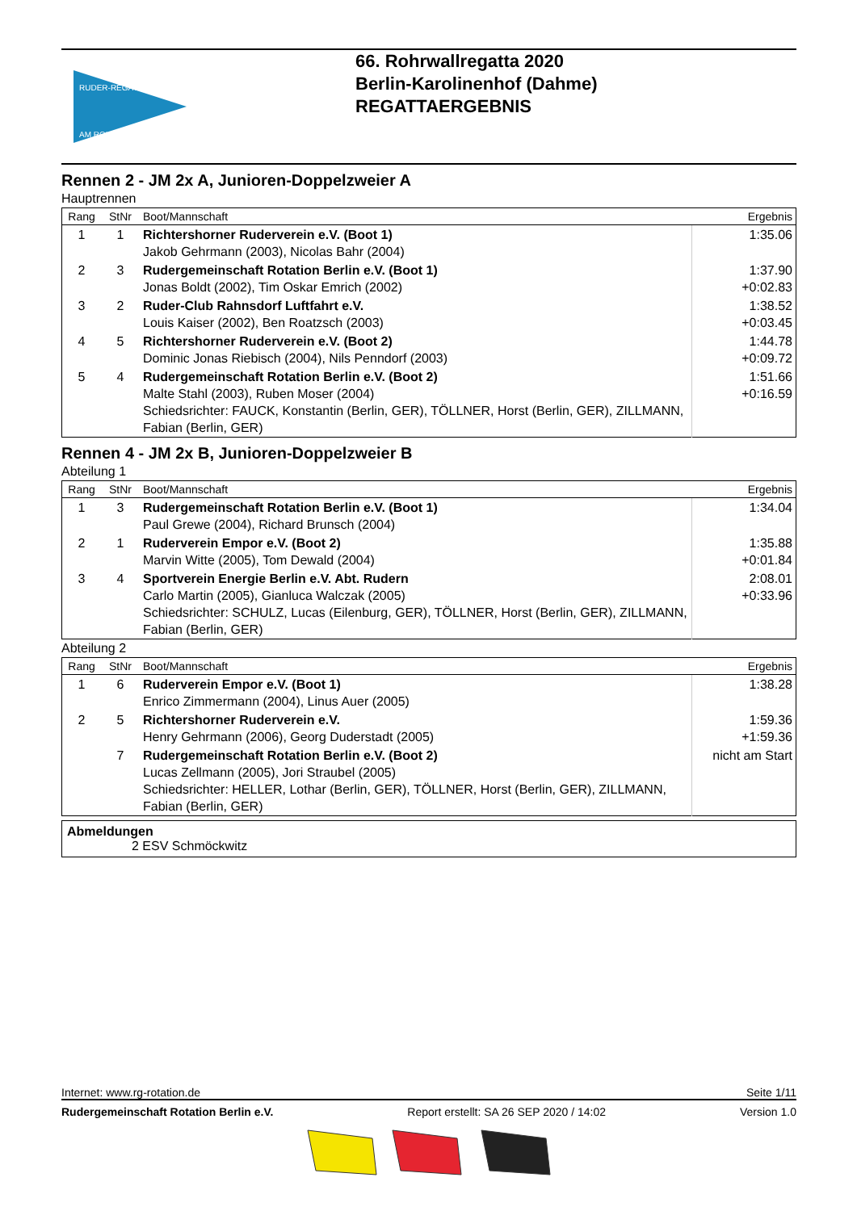RUDER-REGATTA
AM ROHRWALL
66. Rohrwallregatta 2020
Berlin-Karolinenhof (Dahme)
REGATTAERGEBNIS
Rennen 2 - JM 2x A, Junioren-Doppelzweier A
Hauptrennen
| Rang | StNr | Boot/Mannschaft | Ergebnis |
| --- | --- | --- | --- |
| 1 | 1 | Richtershorner Ruderverein e.V. (Boot 1) Jakob Gehrmann (2003), Nicolas Bahr (2004) | 1:35.06 |
| 2 | 3 | Rudergemeinschaft Rotation Berlin e.V. (Boot 1) Jonas Boldt (2002), Tim Oskar Emrich (2002) | 1:37.90 +0:02.83 |
| 3 | 2 | Ruder-Club Rahnsdorf Luftfahrt e.V. Louis Kaiser (2002), Ben Roatzsch (2003) | 1:38.52 +0:03.45 |
| 4 | 5 | Richtershorner Ruderverein e.V. (Boot 2) Dominic Jonas Riebisch (2004), Nils Penndorf (2003) | 1:44.78 +0:09.72 |
| 5 | 4 | Rudergemeinschaft Rotation Berlin e.V. (Boot 2) Malte Stahl (2003), Ruben Moser (2004) Schiedsrichter: FAUCK, Konstantin (Berlin, GER), TÖLLNER, Horst (Berlin, GER), ZILLMANN, Fabian (Berlin, GER) | 1:51.66 +0:16.59 |
Rennen 4 - JM 2x B, Junioren-Doppelzweier B
Abteilung 1
| Rang | StNr | Boot/Mannschaft | Ergebnis |
| --- | --- | --- | --- |
| 1 | 3 | Rudergemeinschaft Rotation Berlin e.V. (Boot 1) Paul Grewe (2004), Richard Brunsch (2004) | 1:34.04 |
| 2 | 1 | Ruderverein Empor e.V. (Boot 2) Marvin Witte (2005), Tom Dewald (2004) | 1:35.88 +0:01.84 |
| 3 | 4 | Sportverein Energie Berlin e.V. Abt. Rudern Carlo Martin (2005), Gianluca Walczak (2005) Schiedsrichter: SCHULZ, Lucas (Eilenburg, GER), TÖLLNER, Horst (Berlin, GER), ZILLMANN, Fabian (Berlin, GER) | 2:08.01 +0:33.96 |
Abteilung 2
| Rang | StNr | Boot/Mannschaft | Ergebnis |
| --- | --- | --- | --- |
| 1 | 6 | Ruderverein Empor e.V. (Boot 1) Enrico Zimmermann (2004), Linus Auer (2005) | 1:38.28 |
| 2 | 5 | Richtershorner Ruderverein e.V. Henry Gehrmann (2006), Georg Duderstadt (2005) | 1:59.36 +1:59.36 |
| | 7 | Rudergemeinschaft Rotation Berlin e.V. (Boot 2) Lucas Zellmann (2005), Jori Straubel (2005) Schiedsrichter: HELLER, Lothar (Berlin, GER), TÖLLNER, Horst (Berlin, GER), ZILLMANN, Fabian (Berlin, GER) | nicht am Start |
Abmeldungen
2 ESV Schmöckwitz
Internet: www.rg-rotation.de Seite 1/11
Rudergemeinschaft Rotation Berlin e.V. Report erstellt: SA 26 SEP 2020 / 14:02 Version 1.0